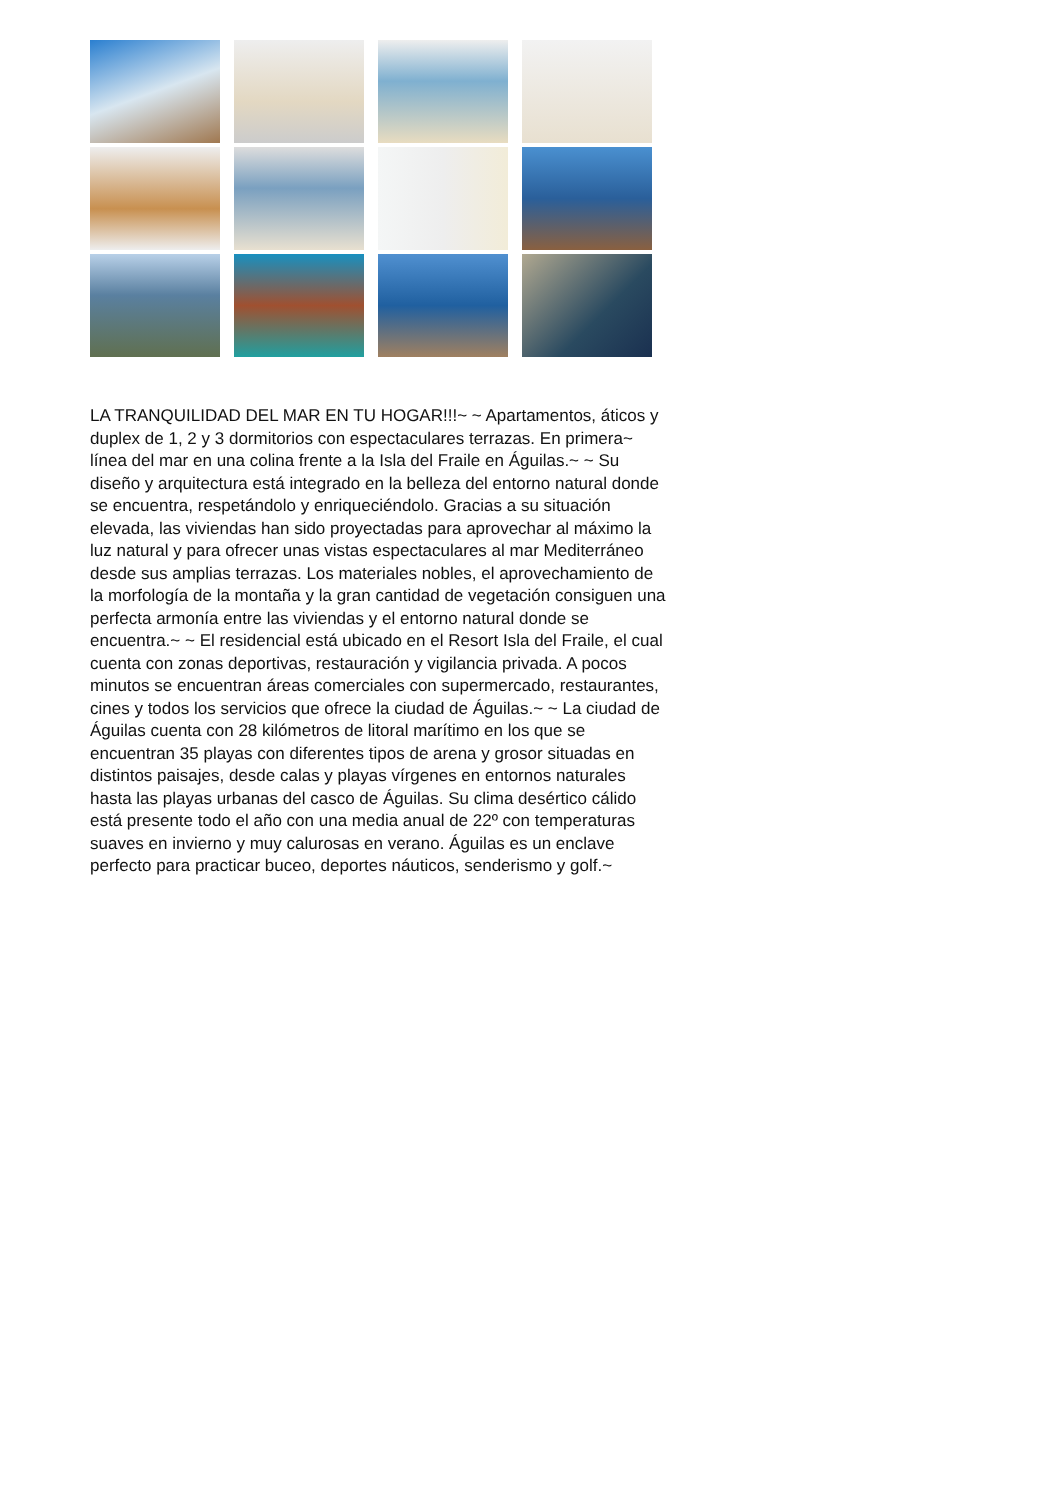LA TRANQUILIDAD DEL MAR EN TU HOGAR!!!~ ~ Apartamentos, áticos y duplex de 1, 2 y 3 dormitorios con espectaculares terrazas. En primera~ línea del mar en una colina frente a la Isla del Fraile en Águilas.~ ~ Su diseño y arquitectura está integrado en la belleza del entorno natural donde se encuentra, respetándolo y enriqueciéndolo. Gracias a su situación elevada, las viviendas han sido proyectadas para aprovechar al máximo la luz natural y para ofrecer unas vistas espectaculares al mar Mediterráneo desde sus amplias terrazas. Los materiales nobles, el aprovechamiento de la morfología de la montaña y la gran cantidad de vegetación consiguen una perfecta armonía entre las viviendas y el entorno natural donde se encuentra.~ ~ El residencial está ubicado en el Resort Isla del Fraile, el cual cuenta con zonas deportivas, restauración y vigilancia privada. A pocos minutos se encuentran áreas comerciales con supermercado, restaurantes, cines y todos los servicios que ofrece la ciudad de Águilas.~ ~ La ciudad de Águilas cuenta con 28 kilómetros de litoral marítimo en los que se encuentran 35 playas con diferentes tipos de arena y grosor situadas en distintos paisajes, desde calas y playas vírgenes en entornos naturales hasta las playas urbanas del casco de Águilas. Su clima desértico cálido está presente todo el año con una media anual de 22º con temperaturas suaves en invierno y muy calurosas en verano. Águilas es un enclave perfecto para practicar buceo, deportes náuticos, senderismo y golf.~